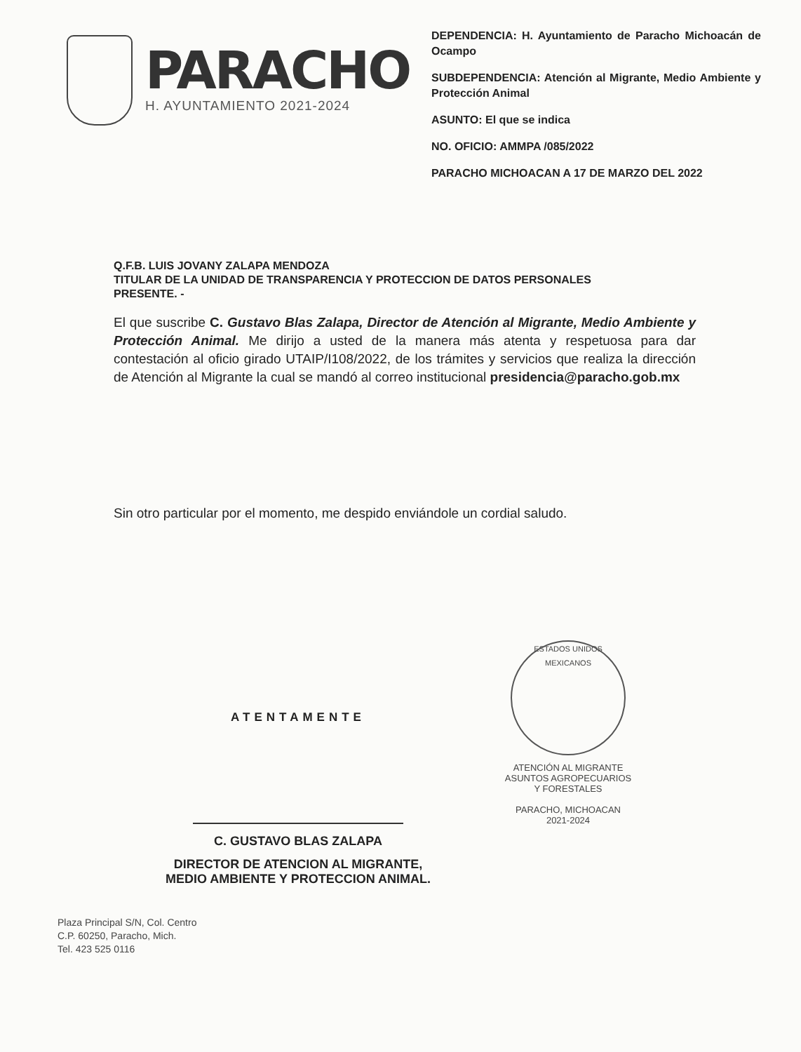PARACHO
H. AYUNTAMIENTO 2021-2024
DEPENDENCIA: H. Ayuntamiento de Paracho Michoacán de Ocampo
SUBDEPENDENCIA: Atención al Migrante, Medio Ambiente y Protección Animal
ASUNTO: El que se indica
NO. OFICIO: AMMPA /085/2022
PARACHO MICHOACAN A 17 DE MARZO DEL 2022
Q.F.B. LUIS JOVANY ZALAPA MENDOZA
TITULAR DE LA UNIDAD DE TRANSPARENCIA Y PROTECCION DE DATOS PERSONALES
PRESENTE. -
El que suscribe C. Gustavo Blas Zalapa, Director de Atención al Migrante, Medio Ambiente y Protección Animal. Me dirijo a usted de la manera más atenta y respetuosa para dar contestación al oficio girado UTAIP/I108/2022, de los trámites y servicios que realiza la dirección de Atención al Migrante la cual se mandó al correo institucional presidencia@paracho.gob.mx
Sin otro particular por el momento, me despido enviándole un cordial saludo.
ATENTAMENTE
C. GUSTAVO BLAS ZALAPA
DIRECTOR DE ATENCION AL MIGRANTE,
MEDIO AMBIENTE Y PROTECCION ANIMAL.
ESTADOS UNIDOS MEXICANOS
ATENCIÓN AL MIGRANTE
ASUNTOS AGROPECUARIOS
Y FORESTALES
PARACHO, MICHOACAN
2021-2024
Plaza Principal S/N, Col. Centro
C.P. 60250, Paracho, Mich.
Tel. 423 525 0116